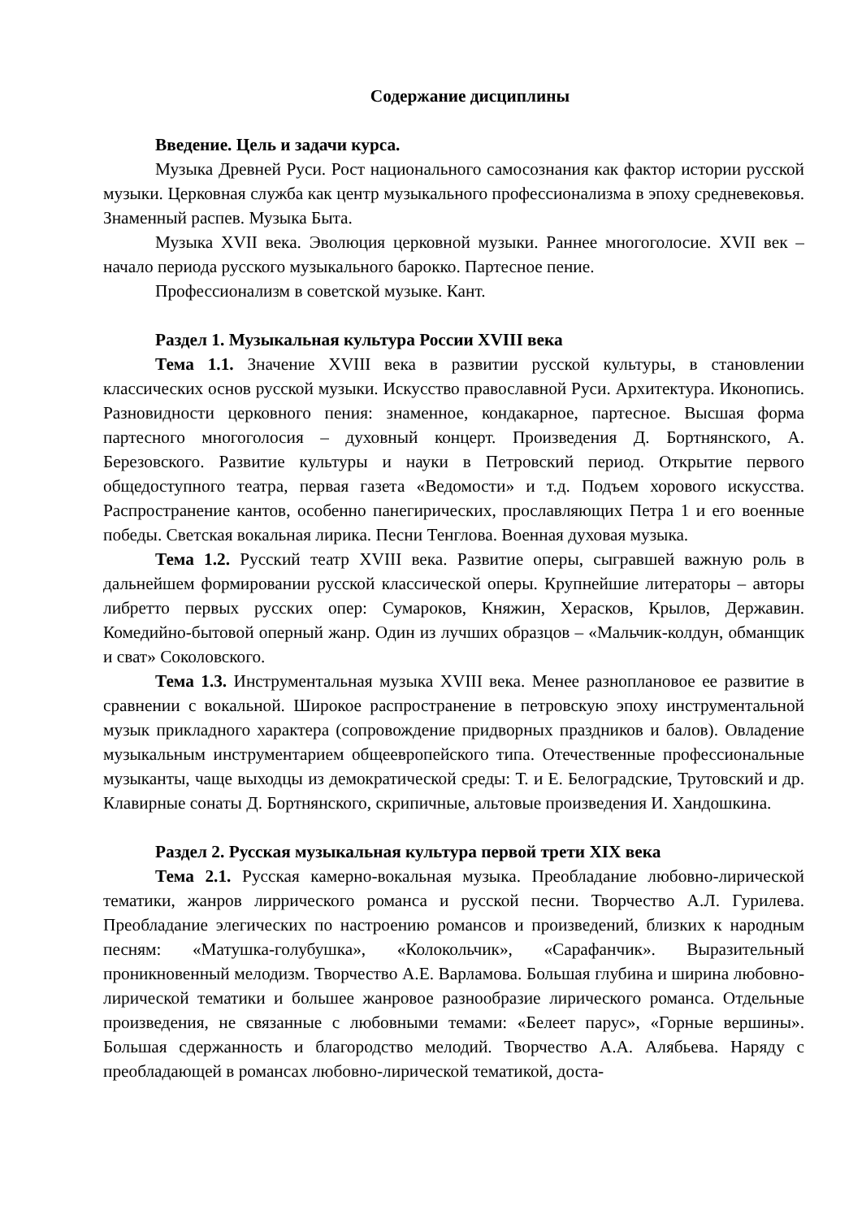Содержание дисциплины
Введение. Цель и задачи курса.
Музыка Древней Руси. Рост национального самосознания как фактор истории русской музыки. Церковная служба как центр музыкального профессионализма в эпоху средневековья. Знаменный распев. Музыка Быта.
Музыка XVII века. Эволюция церковной музыки. Раннее многоголосие. XVII век – начало периода русского музыкального барокко. Партесное пение.
Профессионализм в советской музыке. Кант.
Раздел 1. Музыкальная культура России XVIII века
Тема 1.1. Значение XVIII века в развитии русской культуры, в становлении классических основ русской музыки. Искусство православной Руси. Архитектура. Иконопись. Разновидности церковного пения: знаменное, кондакарное, партесное. Высшая форма партесного многоголосия – духовный концерт. Произведения Д. Бортнянского, А. Березовского. Развитие культуры и науки в Петровский период. Открытие первого общедоступного театра, первая газета «Ведомости» и т.д. Подъем хорового искусства. Распространение кантов, особенно панегирических, прославляющих Петра 1 и его военные победы. Светская вокальная лирика. Песни Тенглова. Военная духовая музыка.
Тема 1.2. Русский театр XVIII века. Развитие оперы, сыгравшей важную роль в дальнейшем формировании русской классической оперы. Крупнейшие литераторы – авторы либретто первых русских опер: Сумароков, Княжин, Херасков, Крылов, Державин. Комедийно-бытовой оперный жанр. Один из лучших образцов – «Мальчик-колдун, обманщик и сват» Соколовского.
Тема 1.3. Инструментальная музыка XVIII века. Менее разноплановое ее развитие в сравнении с вокальной. Широкое распространение в петровскую эпоху инструментальной музык прикладного характера (сопровождение придворных праздников и балов). Овладение музыкальным инструментарием общеевропейского типа. Отечественные профессиональные музыканты, чаще выходцы из демократической среды: Т. и Е. Белоградские, Трутовский и др. Клавирные сонаты Д. Бортнянского, скрипичные, альтовые произведения И. Хандошкина.
Раздел 2. Русская музыкальная культура первой трети XIX века
Тема 2.1. Русская камерно-вокальная музыка. Преобладание любовно-лирической тематики, жанров лиррического романса и русской песни. Творчество А.Л. Гурилева. Преобладание элегических по настроению романсов и произведений, близких к народным песням: «Матушка-голубушка», «Колокольчик», «Сарафанчик». Выразительный проникновенный мелодизм. Творчество А.Е. Варламова. Большая глубина и ширина любовно-лирической тематики и большее жанровое разнообразие лирического романса. Отдельные произведения, не связанные с любовными темами: «Белеет парус», «Горные вершины». Большая сдержанность и благородство мелодий. Творчество А.А. Алябьева. Наряду с преобладающей в романсах любовно-лирической тематикой, доста-